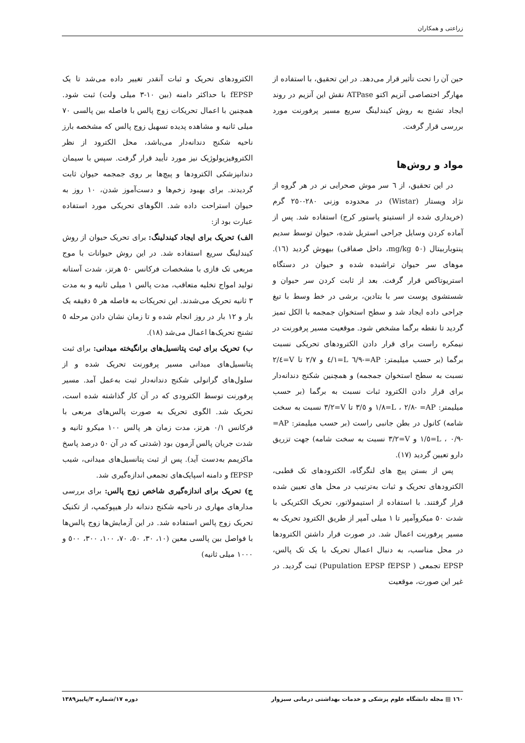زراعتی و همکاران
حین آن را تحت تأثیر قرار می‌دهد. در این تحقیق، با استفاده از مهارگر اختصاصی آنزیم اکتو ATPase نقش این آنزیم در روند ایجاد تشنج به روش کیندلینگ سریع مسیر پرفورنت مورد بررسی قرار گرفت.
مواد و روش‌ها
در این تحقیق، از ٦ سر موش صحرایی نر در هر گروه از نژاد ویستار (Wistar) در محدوده وزنی ٢٨٠-٢٥٠ گرم (خریداری شده از انستیتو پاستور کرج) استفاده شد. پس از آماده کردن وسایل جراحی استریل شده، حیوان توسط سدیم پنتوباربیتال (٥٠ mg/kg، داخل صفاقی) بیهوش گردید (١٦). موهای سر حیوان تراشیده شده و حیوان در دستگاه استریوتاکس قرار گرفت. بعد از ثابت کردن سر حیوان و شستشوی پوست سر با بتادین، برشی در خط وسط با تیغ جراحی داده ایجاد شد و سطح استخوان جمجمه با الکل تمیز گردید تا نقطه برگما مشخص شود. موقعیت مسیر پرفورنت در نیمکره راست برای قرار دادن الکترودهای تحریکی نسبت برگما (بر حسب میلیمتر: AP=-٦/٩ L=٤/١ و ٢/٧ تا V=٢/٤ نسبت به سطح استخوان جمجمه) و همچنین شکنج دندانه‌دار برای قرار دادن الکترود ثبات نسبت به برگما (بر حسب میلیمتر: AP= -٢/٨ ، L=١/٨ و ٣/٥ تا V=٣/٢ نسبت به سخت شامه) کانول در بطن جانبی راست (بر حسب میلیمتر: AP= -٠/٩ ، L=١/٥ و V=٣/٢ نسبت به سخت شامه) جهت تزریق دارو تعیین گردید (١٧).
پس از بستن پیچ های لنگرگاه، الکترودهای تک قطبی، الکترودهای تحریک و ثبات به‌ترتیب در محل های تعیین شده قرار گرفتند. با استفاده از استیمولاتور، تحریک الکتریکی با شدت ٥٠ میکروآمپر تا ١ میلی آمپر از طریق الکترود تحریک به مسیر پرفورنت اعمال شد. در صورت قرار داشتن الکترودها در محل مناسب، به دنبال اعمال تحریک با یک تک پالس، EPSP تجمعی ( Pupulation EPSP fEPSP) ثبت گردید. در غیر این صورت، موقعیت
الکترودهای تحریک و ثبات آنقدر تغییر داده می‌شد تا یک fEPSP با حداکثر دامنه (بین ١٠-٣ میلی ولت) ثبت شود. همچنین با اعمال تحریکات زوج پالس با فاصله بین پالسی ٧٠ میلی ثانیه و مشاهده پدیده تسهیل زوج پالس که مشخصه بارز ناحیه شکنج دندانه‌دار می‌باشد، محل الکترود از نظر الکتروفیزیولوژیک نیز مورد تأیید قرار گرفت. سپس با سیمان دندانپزشکی الکترودها و پیچ‌ها بر روی جمجمه حیوان ثابت گردیدند. برای بهبود زخم‌ها و دست‌آموز شدن، ١٠ روز به حیوان استراحت داده شد. الگوهای تحریکی مورد استفاده عبارت بود از:
الف) تحریک برای ایجاد کیندلینگ: برای تحریک حیوان از روش کیندلینگ سریع استفاده شد. در این روش حیوانات با موج مربعی تک فازی با مشخصات فرکانس ٥٠ هرتز، شدت آستانه تولید امواج تخلیه متعاقب، مدت پالس ١ میلی ثانیه و به مدت ٣ ثانیه تحریک می‌شدند. این تحریکات به فاصله هر ٥ دقیقه یک بار و ١٢ بار در روز انجام شده و تا زمان نشان دادن مرحله ٥ تشنج تحریک‌ها اعمال می‌شد (١٨).
ب) تحریک برای ثبت پتانسیل‌های برانگیخته میدانی: برای ثبت پتانسیل‌های میدانی مسیر پرفورنت تحریک شده و از سلول‌های گرانولی شکنج دندانه‌دار ثبت به‌عمل آمد. مسیر پرفورنت توسط الکترودی که در آن کار گذاشته شده است، تحریک شد. الگوی تحریک به صورت پالس‌های مربعی با فرکانس ٠/١ هرتز، مدت زمان هر پالس ١٠٠ میکرو ثانیه و شدت جریان پالس آزمون بود (شدتی که در آن ٥٠ درصد پاسخ ماکزیمم به‌دست آید). پس از ثبت پتانسیل‌های میدانی، شیب fEPSP و دامنه اسپایک‌های تجمعی اندازه‌گیری شد.
ج) تحریک برای اندازه‌گیری شاخص زوج پالس: برای بررسی مدارهای مهاری در ناحیه شکنج دندانه دار هیپوکمپ، از تکنیک تحریک زوج پالس استفاده شد. در این آزمایش‌ها زوج پالس‌ها با فواصل بین پالسی معین (١٠، ٣٠، ٥٠، ٧٠، ١٠٠، ٣٠٠، ٥٠٠ و ١٠٠٠ میلی ثانیه)
١٦٠ ▤ مجله دانشگاه علوم پزشکی و خدمات بهداشتی درمانی سبزوار دوره ١٧/شماره ٣/پاییز١٣٨٩